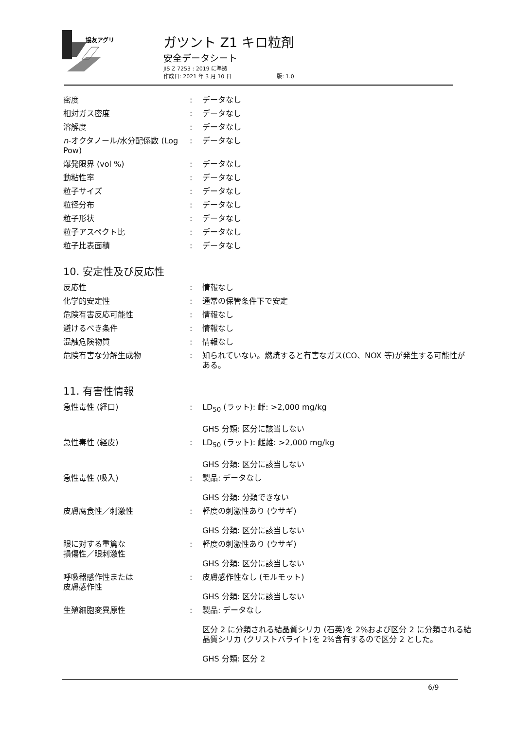協友アグリ
ガツント Z1 キロ粒剤
安全データシート
JIS Z 7253 : 2019 に準拠
作成日: 2021 年 3 月 10 日 版: 1.0
| 密度 | : | データなし |
| 相対ガス密度 | : | データなし |
| 溶解度 | : | データなし |
| n -オクタノール/水分配係数 (Log Pow) | : | データなし |
| 爆発限界 (vol %) | : | データなし |
| 動粘性率 | : | データなし |
| 粒子サイズ | : | データなし |
| 粒径分布 | : | データなし |
| 粒子形状 | : | データなし |
| 粒子アスペクト比 | : | データなし |
| 粒子比表面積 | : | データなし |
10. 安定性及び反応性
| 反応性 | : | 情報なし |
| 化学的安定性 | : | 通常の保管条件下で安定 |
| 危険有害反応可能性 | : | 情報なし |
| 避けるべき条件 | : | 情報なし |
| 混触危険物質 | : | 情報なし |
| 危険有害な分解生成物 | : | 知られていない。燃焼すると有害なガス(CO、NOX 等)が発生する可能性がある。 |
11. 有害性情報
| 急性毒性 (経口) | : | LD<sub>50</sub> (ラット): 雌: >2,000 mg/kg GHS 分類: 区分に該当しない |
| 急性毒性 (経皮) | : | LD<sub>50</sub> (ラット): 雌雄: >2,000 mg/kg GHS 分類: 区分に該当しない |
| 急性毒性 (吸入) | : | 製品: データなし GHS 分類: 分類できない |
| 皮膚腐食性／刺激性 | : | 軽度の刺激性あり (ウサギ) GHS 分類: 区分に該当しない |
| 眼に対する重篤な 損傷性／眼刺激性 | : | 軽度の刺激性あり (ウサギ) GHS 分類: 区分に該当しない |
| 呼吸器感作性または 皮膚感作性 | : | 皮膚感作性なし (モルモット) GHS 分類: 区分に該当しない |
| 生殖細胞変異原性 | : | 製品: データなし 区分 2 に分類される結晶質シリカ (石英)を 2%および区分 2 に分類される結晶質シリカ (クリストバライト)を 2%含有するので区分 2 とした。 GHS 分類: 区分 2 |
6/9